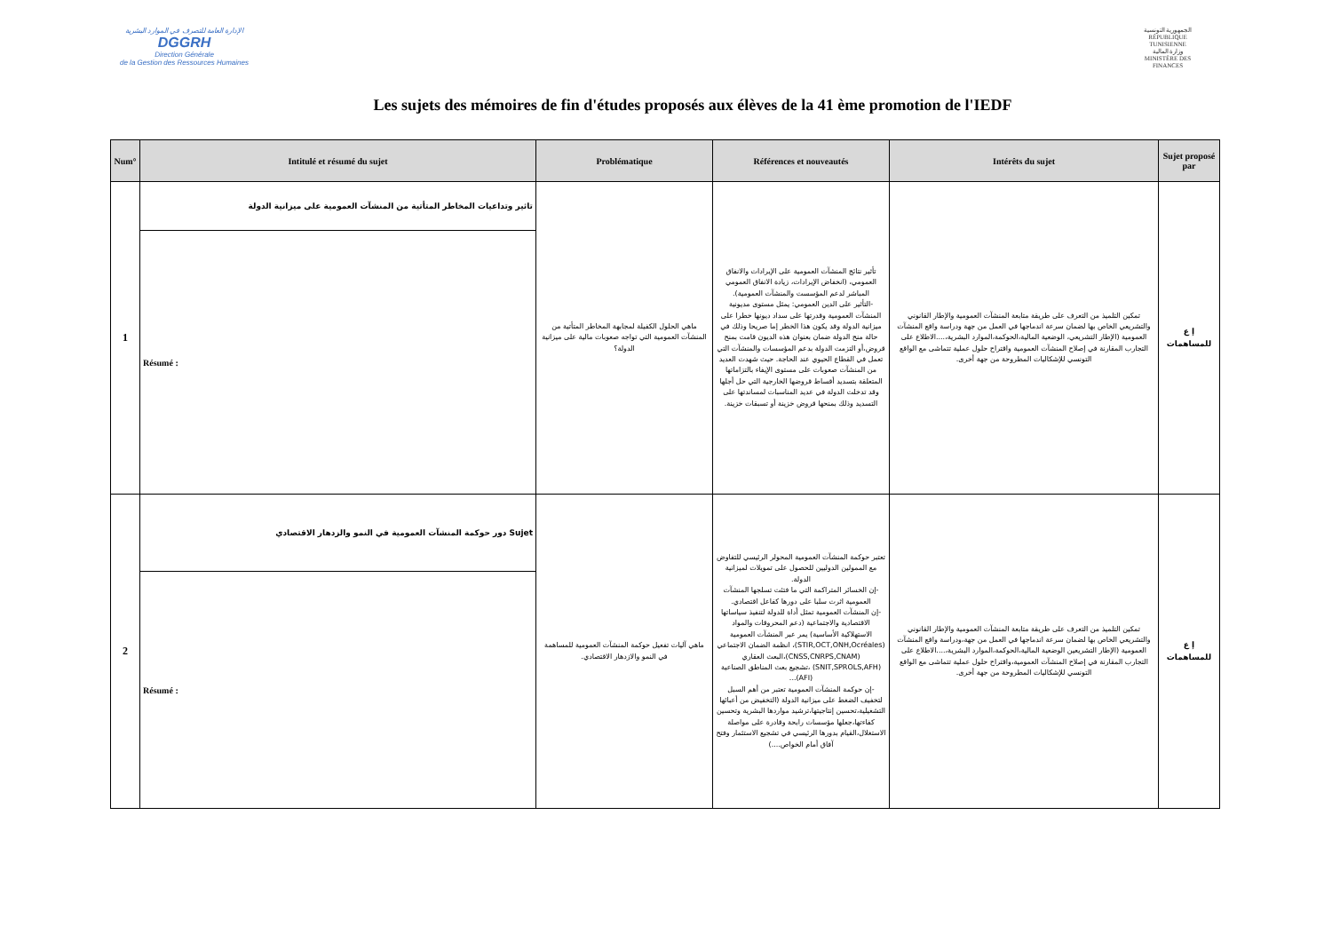الإدارة العامة للتصرف في الموارد البشرية
DGGRH
Direction Générale
de la Gestion des Ressources Humaines
الجمهورية التونسية
RÉPUBLIQUE TUNISIENNE
وزارة المالية
MINISTÈRE DES FINANCES
Les sujets des mémoires de fin d'études proposés aux élèves de la 41 ème promotion de l'IEDF
| Num° | Intitulé et résumé du sujet | Problématique | Références et nouveautés | Intérêts du sujet | Sujet proposé par |
| --- | --- | --- | --- | --- | --- |
| 1 | تاثير وتداعيات المخاطر المتأتية من المنشآت العمومية على ميزانية الدولة | ماهي الحلول الكفيلة لمجابهة المخاطر المتأتية من المنشآت العمومية التي تواجه صعوبات مالية على ميزانية الدولة؟ | تأثير نتائج المنشآت العمومية على الإيرادات والانفاق العمومي، (انخفاض الإيرادات، زيادة الانفاق العمومي المباشر لدعم المؤسست والمنشآت العمومية). -التأثير على الدين العمومي: يمثل مستوى مديونية المنشآت العمومية وقدرتها على سداد ديونها خطرا على ميزانية الدولة وقد يكون هذا الخطر إما صريحا وذلك في حالة منح الدولة ضمان بعنوان هذه الديون قامت بمنح قروض،أو التزمت الدولة بدعم المؤسسات والمنشآت التي تعمل في القطاع الحيوي عند الحاجة. حيث شهدت العديد من المنشآت صعوبات على مستوى الإيفاء بالتزاماتها المتعلقة بتسديد أقساط قروضها الخارجية التي حل أجلها وقد تدخلت الدولة في عديد المناسبات لمساندتها على التسديد وذلك بمنحها قروض خزينة أو تسبقات خزينة. | تمكين التلميذ من التعرف على طريقة متابعة المنشآت العمومية والإطار القانوني والتشريعي الخاص بها لضمان سرعة اندماجها في العمل من جهة ودراسة واقع المنشآت العمومية (الإطار التشريعي، الوضعية المالية،الحوكمة،الموارد البشرية،....الاطلاع على التجارب المقارنة في إصلاح المنشآت العمومية واقتراح حلول عملية تتماشى مع الواقع التونسي للإشكاليات المطروحة من جهة أخرى. | إ ع للمساهمات |
| | Résumé : | | | | |
| 2 | Sujet دور حوكمة المنشآت العمومية في النمو والزدهار الاقتصادي | ماهي آليات تفعيل حوكمة المنشآت العمومية للمساهمة في النمو والازدهار الاقتصادي. | تعتبر حوكمة المنشآت العمومية المحولر الرئيسي للتفاوض مع الممولين الدوليين للحصول على تمويلات لميزانية الدولة. -إن الخسائر المتراكمة التي ما فتئت تسلجها المنشآت العمومية اثرت سلبا على دورها كفاعل اقتصادي. -إن المنشآت العمومية تمثل أداة للدولة لتنفيذ سياساتها الاقتصادية والاجتماعية (دعم المحروقات والمواد الاستهلاكية الأساسية) يمر عبر المنشآت العمومية (STIR,OCT,ONH,Ocréales)، انظمة الضمان الاجتماعي (CNSS,CNRPS,CNAM)،البعث العقاري (SNIT,SPROLS,AFH) ،تشجيع بعث المناطق الصناعية (AFI)... -إن حوكمة المنشآت العمومية تعتبر من أهم السبل لتخفيف الضغط على ميزانية الدولة (التخفيض من أعبائها التشغيلية،تحسين إنتاجيتها،ترشيد مواردها البشرية وتحسين كفاءتها،جعلها مؤسسات رابحة وقادرة على مواصلة الاستغلال،القيام بدورها الرئيسي في تشجيع الاستثمار وفتح آفاق أمام الخواص....) | تمكين التلميذ من التعرف على طريقة متابعة المنشآت العمومية والإطار القانوني والتشريعي الخاص بها لضمان سرعة اندماجها في العمل من جهة،ودراسة واقع المنشآت العمومية (الإطار التشريعين الوضعية المالية،الحوكمة،الموارد البشرية،....الاطلاع على التجارب المقارنة في إصلاح المنشآت العمومية،واقتراح حلول عملية تتماشى مع الواقع التونسي للإشكاليات المطروحة من جهة أخرى. | إ ع للمساهمات |
| | Résumé : | | | | |